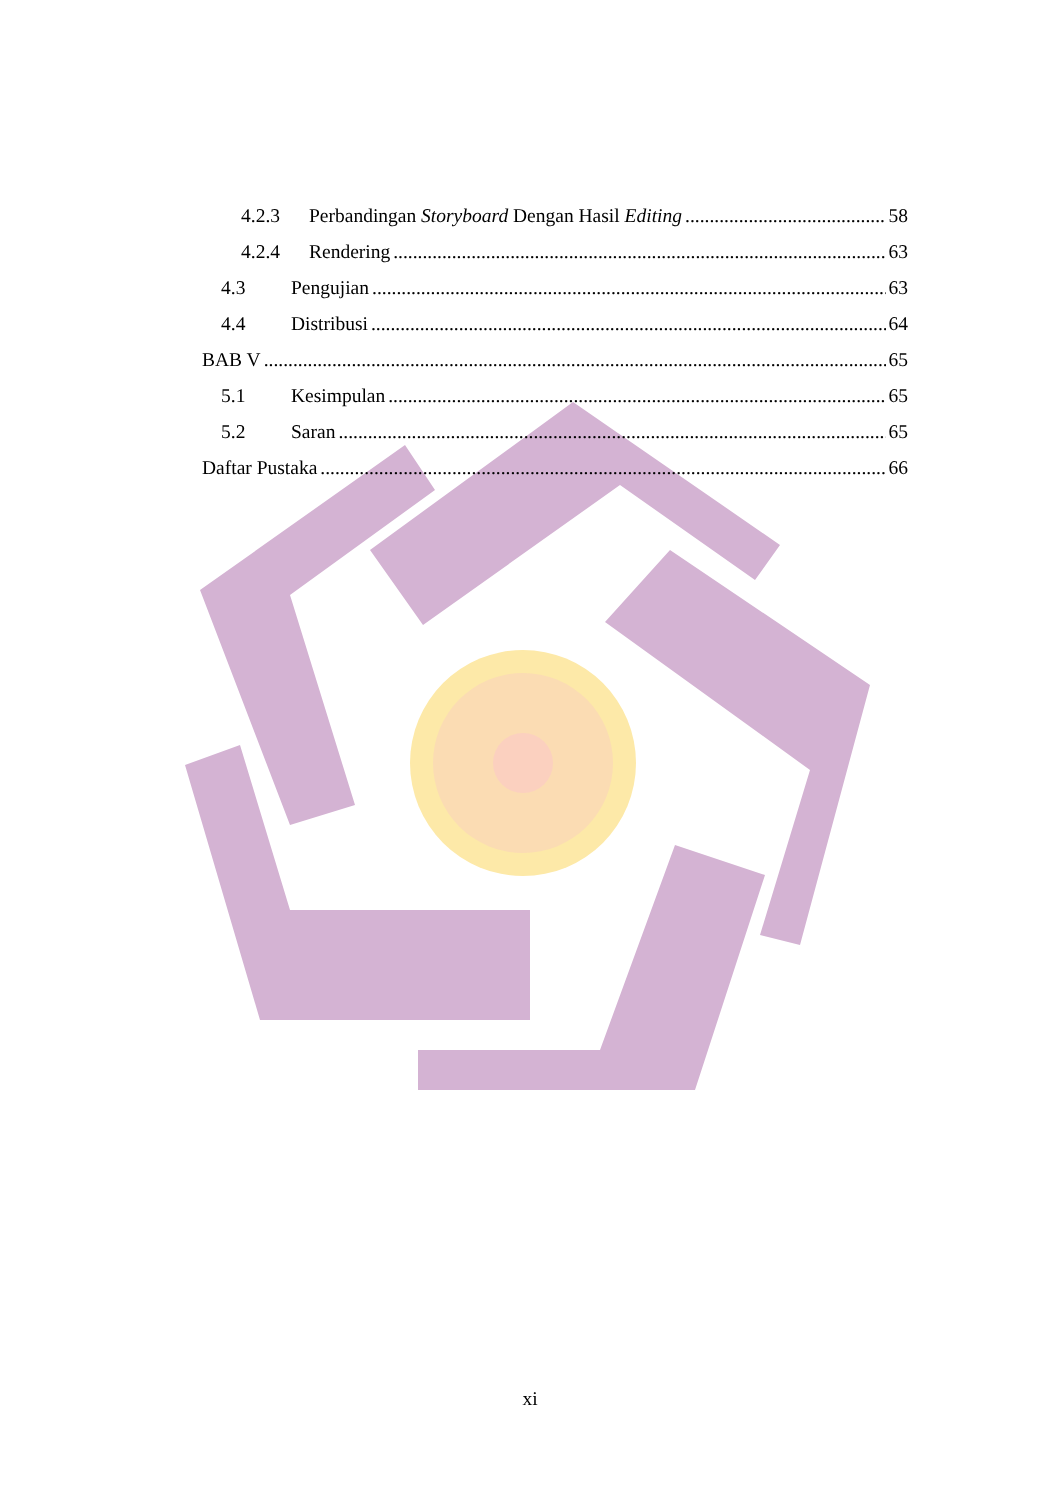4.2.3 Perbandingan Storyboard Dengan Hasil Editing 58
4.2.4 Rendering 63
4.3 Pengujian 63
4.4 Distribusi 64
BAB V 65
5.1 Kesimpulan 65
5.2 Saran 65
Daftar Pustaka 66
xi